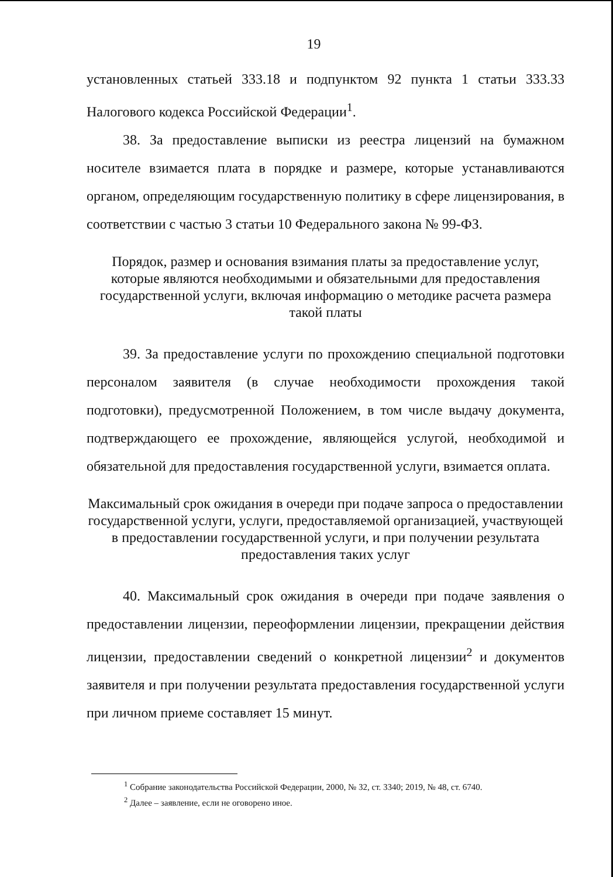19
установленных статьей 333.18 и подпунктом 92 пункта 1 статьи 333.33 Налогового кодекса Российской Федерации<sup>1</sup>.
38. За предоставление выписки из реестра лицензий на бумажном носителе взимается плата в порядке и размере, которые устанавливаются органом, определяющим государственную политику в сфере лицензирования, в соответствии с частью 3 статьи 10 Федерального закона № 99-ФЗ.
Порядок, размер и основания взимания платы за предоставление услуг, которые являются необходимыми и обязательными для предоставления государственной услуги, включая информацию о методике расчета размера такой платы
39. За предоставление услуги по прохождению специальной подготовки персоналом заявителя (в случае необходимости прохождения такой подготовки), предусмотренной Положением, в том числе выдачу документа, подтверждающего ее прохождение, являющейся услугой, необходимой и обязательной для предоставления государственной услуги, взимается оплата.
Максимальный срок ожидания в очереди при подаче запроса о предоставлении государственной услуги, услуги, предоставляемой организацией, участвующей в предоставлении государственной услуги, и при получении результата предоставления таких услуг
40. Максимальный срок ожидания в очереди при подаче заявления о предоставлении лицензии, переоформлении лицензии, прекращении действия лицензии, предоставлении сведений о конкретной лицензии<sup>2</sup> и документов заявителя и при получении результата предоставления государственной услуги при личном приеме составляет 15 минут.
<sup>1</sup> Собрание законодательства Российской Федерации, 2000, № 32, ст. 3340; 2019, № 48, ст. 6740.
<sup>2</sup> Далее – заявление, если не оговорено иное.